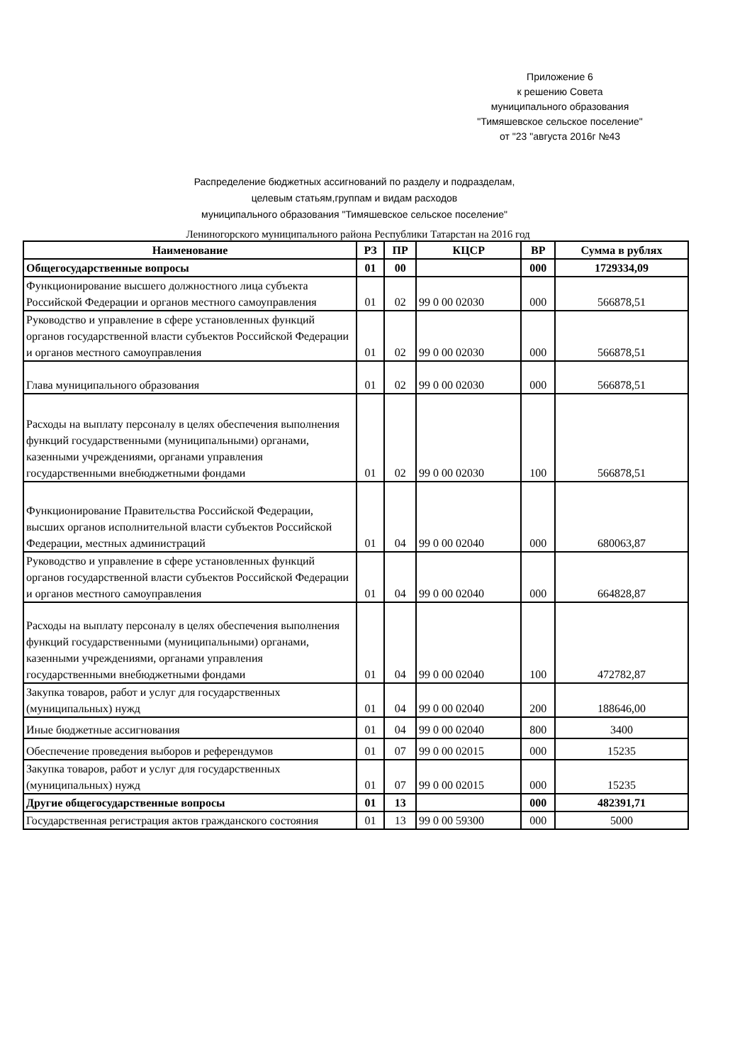Приложение 6
к решению Совета
муниципального образования
"Тимяшевское сельское поселение"
от "23 "августа 2016г №43
Распределение бюджетных ассигнований по разделу и подразделам,
целевым статьям,группам и видам расходов
муниципального образования "Тимяшевское сельское поселение"
Лениногорского муниципального района Республики Татарстан на 2016 год
| Наименование | РЗ | ПР | КЦСР | ВР | Сумма в рублях |
| --- | --- | --- | --- | --- | --- |
| Общегосударственные вопросы | 01 | 00 | | 000 | 1729334,09 |
| Функционирование высшего должностного лица субъекта Российской Федерации и органов местного самоуправления | 01 | 02 | 99 0 00 02030 | 000 | 566878,51 |
| Руководство и управление в сфере установленных функций органов государственной власти субъектов Российской Федерации и органов местного самоуправления | 01 | 02 | 99 0 00 02030 | 000 | 566878,51 |
| Глава муниципального образования | 01 | 02 | 99 0 00 02030 | 000 | 566878,51 |
| Расходы на выплату персоналу в целях обеспечения выполнения функций государственными (муниципальными) органами, казенными учреждениями, органами управления государственными внебюджетными фондами | 01 | 02 | 99 0 00 02030 | 100 | 566878,51 |
| Функционирование Правительства Российской Федерации, высших органов исполнительной власти субъектов Российской Федерации, местных администраций | 01 | 04 | 99 0 00 02040 | 000 | 680063,87 |
| Руководство и управление в сфере установленных функций органов государственной власти субъектов Российской Федерации и органов местного самоуправления | 01 | 04 | 99 0 00 02040 | 000 | 664828,87 |
| Расходы на выплату персоналу в целях обеспечения выполнения функций государственными (муниципальными) органами, казенными учреждениями, органами управления государственными внебюджетными фондами | 01 | 04 | 99 0 00 02040 | 100 | 472782,87 |
| Закупка товаров, работ и услуг для государственных (муниципальных) нужд | 01 | 04 | 99 0 00 02040 | 200 | 188646,00 |
| Иные бюджетные ассигнования | 01 | 04 | 99 0 00 02040 | 800 | 3400 |
| Обеспечение проведения выборов и референдумов | 01 | 07 | 99 0 00 02015 | 000 | 15235 |
| Закупка товаров, работ и услуг для государственных (муниципальных) нужд | 01 | 07 | 99 0 00 02015 | 000 | 15235 |
| Другие общегосударственные вопросы | 01 | 13 | | 000 | 482391,71 |
| Государственная регистрация актов гражданского состояния | 01 | 13 | 99 0 00 59300 | 000 | 5000 |